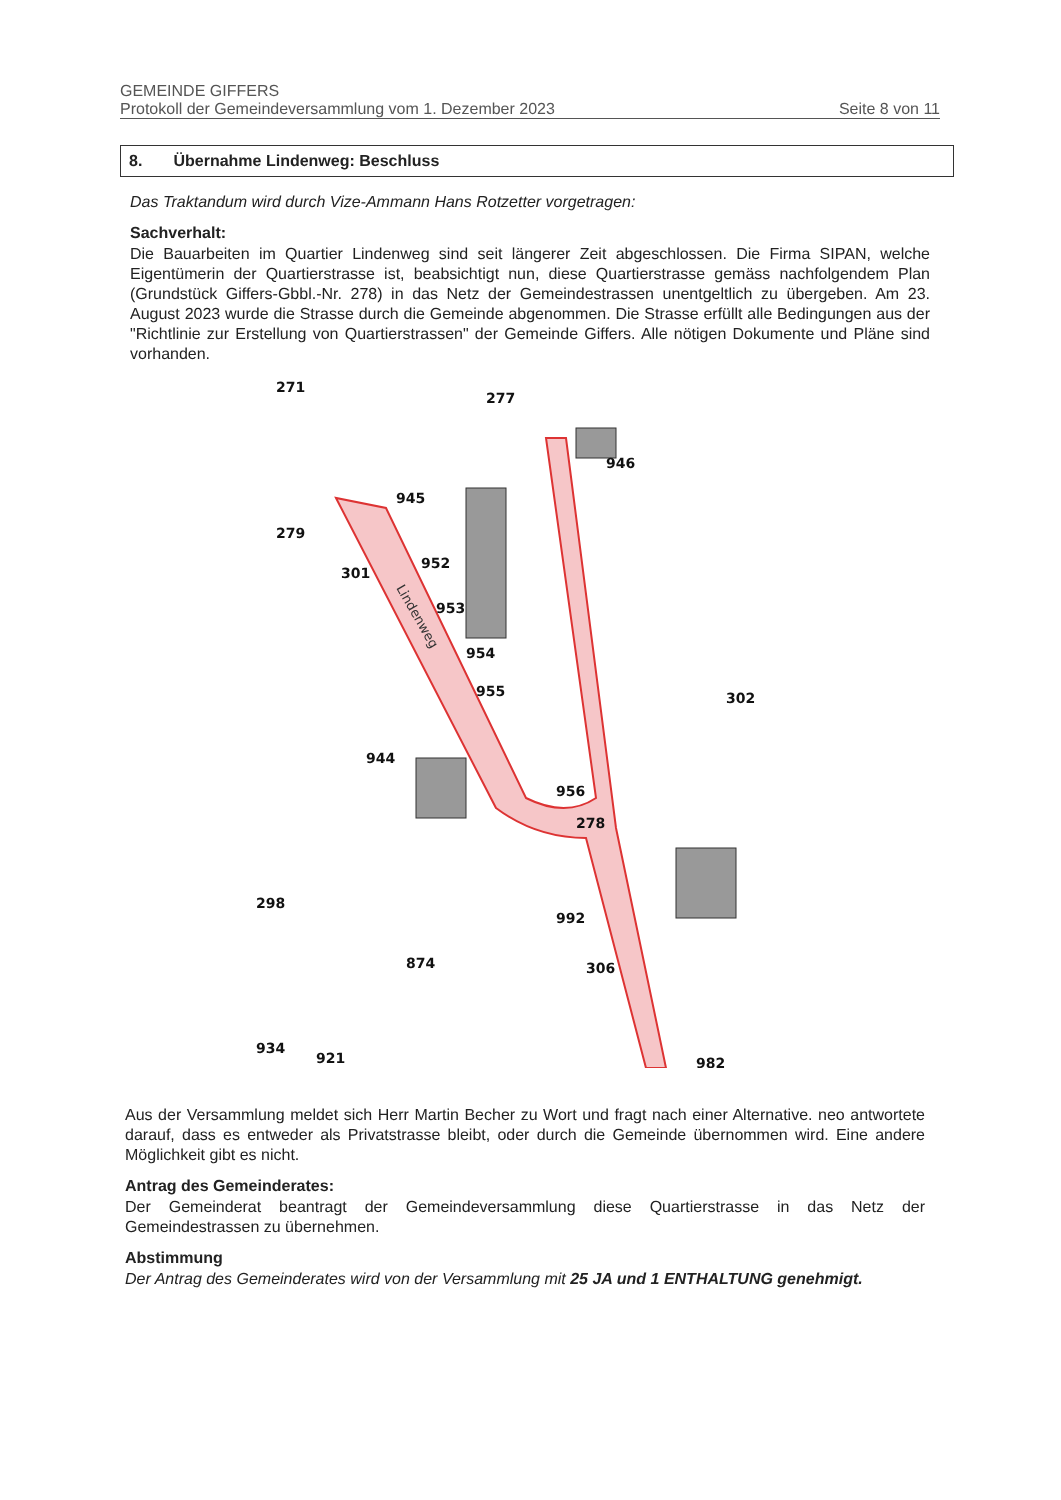GEMEINDE GIFFERS
Protokoll der Gemeindeversammlung vom 1. Dezember 2023 Seite 8 von 11
8. Übernahme Lindenweg: Beschluss
Das Traktandum wird durch Vize-Ammann Hans Rotzetter vorgetragen:
Sachverhalt:
Die Bauarbeiten im Quartier Lindenweg sind seit längerer Zeit abgeschlossen. Die Firma SIPAN, welche Eigentümerin der Quartierstrasse ist, beabsichtigt nun, diese Quartierstrasse gemäss nachfolgendem Plan (Grundstück Giffers-Gbbl.-Nr. 278) in das Netz der Gemeindestrassen unentgeltlich zu übergeben. Am 23. August 2023 wurde die Strasse durch die Gemeinde abgenommen. Die Strasse erfüllt alle Bedingungen aus der "Richtlinie zur Erstellung von Quartierstrassen" der Gemeinde Giffers. Alle nötigen Dokumente und Pläne sind vorhanden.
271
277
945
946
279
952
301
953
954
955
302
944
956
278
298
992
874
306
934
921
982
Lindenweg
Aus der Versammlung meldet sich Herr Martin Becher zu Wort und fragt nach einer Alternative. neo antwortete darauf, dass es entweder als Privatstrasse bleibt, oder durch die Gemeinde übernommen wird. Eine andere Möglichkeit gibt es nicht.
Antrag des Gemeinderates:
Der Gemeinderat beantragt der Gemeindeversammlung diese Quartierstrasse in das Netz der Gemeindestrassen zu übernehmen.
Abstimmung
Der Antrag des Gemeinderates wird von der Versammlung mit 25 JA und 1 ENTHALTUNG genehmigt.